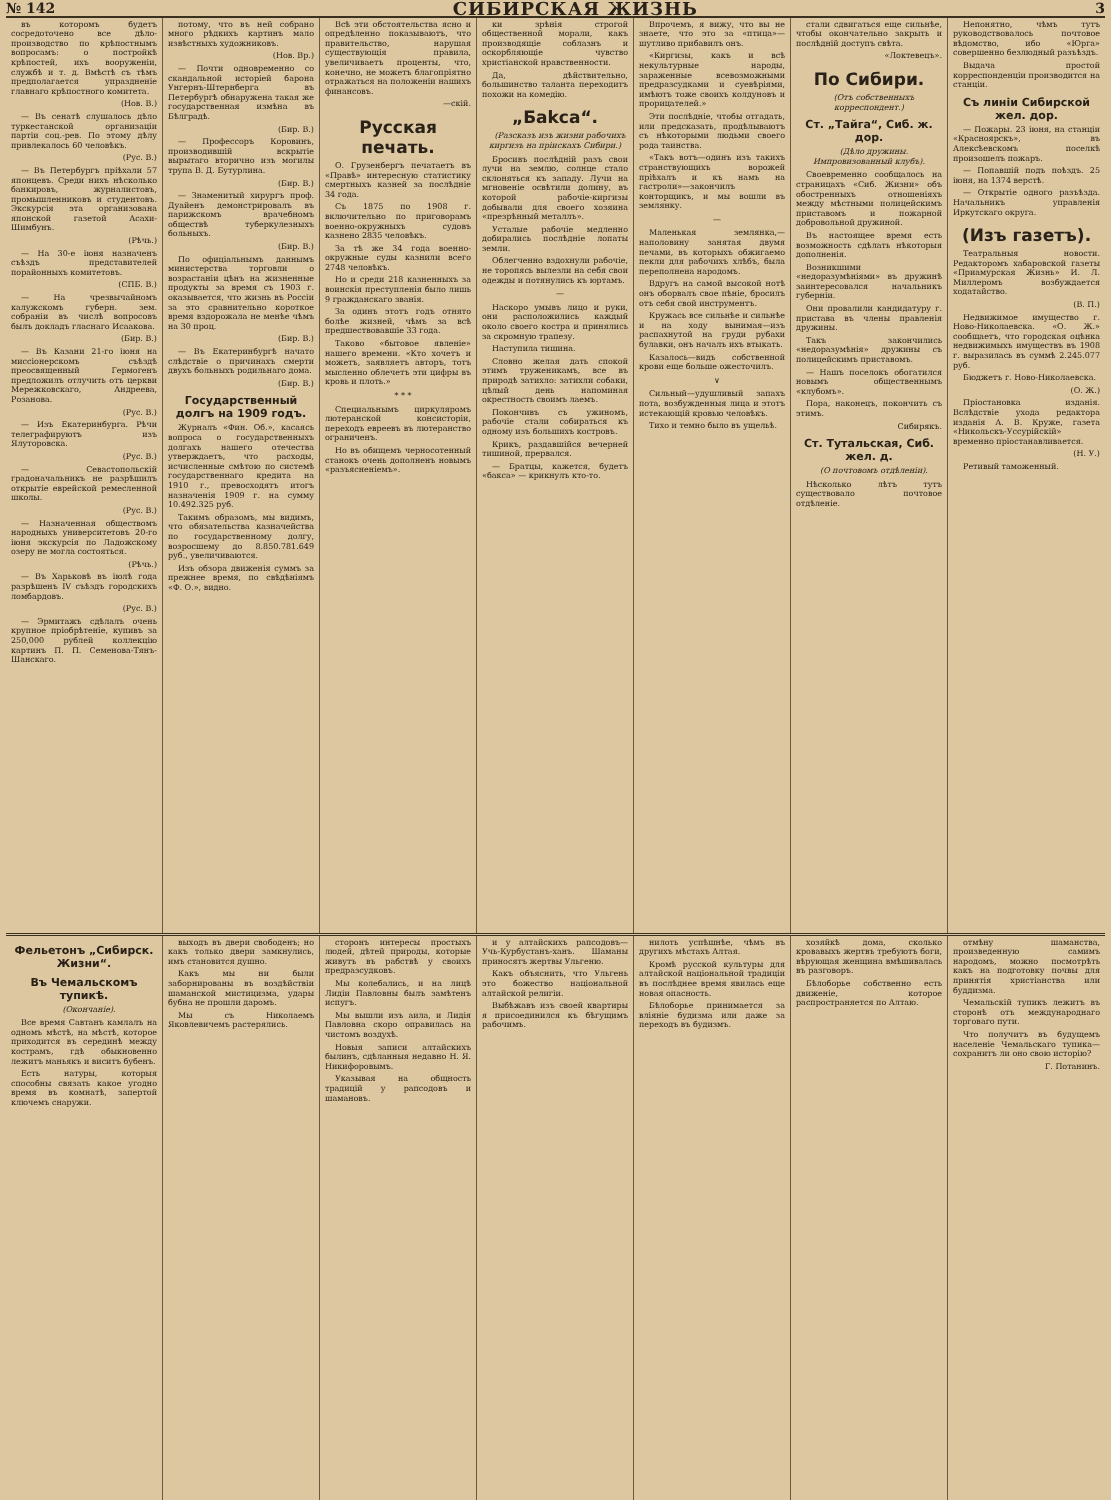№ 142 СИБИРСКАЯ ЖИЗНЬ 3
въ которомъ будетъ сосредоточено все дѣло-производство по крѣпостнымъ вопросамъ: о постройкѣ крѣпостей, ихъ вооруженіи, службѣ и т. д. Вмѣстѣ съ тѣмъ предполагается упраздненіе главнаго крѣпостного комитета.
(Нов. В.)
— Въ сенатѣ слушалось дѣло туркестанской организаціи партіи соц.-рев. По этому дѣлу привлекалось 60 человѣкъ.
(Рус. В.)
— Въ Петербургъ пріѣхали 57 японцевъ. Среди нихъ нѣсколько банкировъ, журналистовъ, промышленниковъ и студентовъ. Экскурсія эта организована японской газетой Асахи-Шимбунъ.
(Рѣчь.)
— На 30-е іюня назначенъ съѣздъ представителей порайонныхъ комитетовъ.
(СПБ. В.)
— На чрезвычайномъ калужскомъ губерн. зем. собраніи въ числѣ вопросовъ былъ докладъ гласнаго Исаакова.
(Бир. В.)
— Въ Казани 21-го іюня на миссіонерскомъ съѣздѣ преосвященный Гермогенъ предложилъ отлучить отъ церкви Мережковскаго, Андреева, Розанова.
(Рус. В.)
— Изъ Екатеринбурга. Рѣчи телеграфируютъ изъ Ялуторовска.
(Рус. В.)
— Севастопольскій градоначальникъ не разрѣшилъ открытіе еврейской ремесленной школы.
(Рус. В.)
— Назначенная обществомъ народныхъ университетовъ 20-го іюня экскурсія по Ладожскому озеру не могла состояться.
(Рѣчь.)
— Въ Харьковѣ въ іюлѣ года разрѣшенъ IV съѣздъ городскихъ ломбардовъ.
(Рус. В.)
— Эрмитажъ сдѣлалъ очень крупное пріобрѣтеніе, купивъ за 250,000 рублей коллекцію картинъ П. П. Семенова-Тянъ-Шанскаго.
потому, что въ ней собрано много рѣдкихъ картинъ мало извѣстныхъ художниковъ.
(Нов. Вр.)
— Почти одновременно со скандальной исторіей барона Унгернъ-Штернберга въ Петербургѣ обнаружена такая же государственная измѣна въ Бѣлградѣ.
(Бир. В.)
— Профессоръ Коровинъ, производившій вскрытіе вырытаго вторично изъ могилы трупа В. Д. Бутурлина.
(Бир. В.)
— Знаменитый хирургъ проф. Дуайенъ демонстрировалъ въ парижскомъ врачебномъ обществѣ туберкулезныхъ больныхъ.
(Бир. В.)
По офиціальнымъ даннымъ министерства торговли о возрастаніи цѣнъ на жизненные продукты за время съ 1903 г. оказывается, что жизнь въ Россіи за это сравнительно короткое время вздорожала не менѣе чѣмъ на 30 проц.
(Бир. В.)
— Въ Екатеринбургѣ начато слѣдствіе о причинахъ смерти двухъ больныхъ родильнаго дома.
(Бир. В.)
Государственный долгъ на 1909 годъ.
Журналъ «Фин. Об.», касаясь вопроса о государственныхъ долгахъ нашего отечества утверждаетъ, что расходы, исчисленные смѣтою по системѣ государственнаго кредита на 1910 г., превосходятъ итогъ назначенія 1909 г. на сумму 10.492.325 руб.
Такимъ образомъ, мы видимъ, что обязательства казначейства по государственному долгу, возросшему до 8.850.781.649 руб., увеличиваются.
Изъ обзора движенія суммъ за прежнее время, по свѣдѣніямъ «Ф. О.», видно.
Всѣ эти обстоятельства ясно и опредѣленно показываютъ, что правительство, нарушая существующія правила, увеличиваетъ проценты, что, конечно, не можетъ благопріятно отражаться на положеніи нашихъ финансовъ.
—скій.
Русская печать.
О. Грузенбергъ печатаетъ въ «Правѣ» интересную статистику смертныхъ казней за послѣдніе 34 года.
Съ 1875 по 1908 г. включительно по приговорамъ военно-окружныхъ судовъ казнено 2835 человѣкъ.
За тѣ же 34 года военно-окружные суды казнили всего 2748 человѣкъ.
Но и среди 218 казненныхъ за воинскія преступленія было лишь 9 гражданскаго званія.
За одинъ этотъ годъ отнято болѣе жизней, чѣмъ за всѣ предшествовавшіе 33 года.
Таково «бытовое явленіе» нашего времени. «Кто хочетъ и можетъ, заявляетъ авторъ, тотъ мысленно облечетъ эти цифры въ кровь и плоть.»
* * *
Специальнымъ циркуляромъ лютеранской консисторіи, переходъ евреевъ въ лютеранство ограниченъ.
Но въ обищемъ черносотенный станокъ очень дополненъ новымъ «разъясненіемъ».
ки зрѣнія строгой общественной морали, какъ производящіе соблазнъ и оскорбляющіе чувство христіанской нравственности.
Да, дѣйствительно, большинство таланта переходитъ похожи на комедію.
„Баkса“.
(Разсказъ изъ жизни рабочихъ киргизъ на пріискахъ Сибири.)
Бросивъ послѣдній разъ свои лучи на землю, солнце стало склоняться къ западу. Лучи на мгновеніе освѣтили долину, въ которой рабочіе-киргизы добывали для своего хозяина «презрѣнный металлъ».
Усталые рабочіе медленно добирались послѣдніе лопаты земли.
Облегченно вздохнули рабочіе, не торопясь вылезли на себя свои одежды и потянулись къ юртамъ.
—
Наскоро умывъ лицо и руки, они расположились каждый около своего костра и принялись за скромную трапезу.
Наступила тишина.
Словно желая дать спокой этимъ труженикамъ, все въ природѣ затихло: затихли собаки, цѣлый день напоминая окрестность своимъ лаемъ.
Покончивъ съ ужиномъ, рабочіе стали собираться къ одному изъ большихъ костровъ.
Крикъ, раздавшійся вечерней тишиной, прервался.
— Братцы, кажется, будетъ «бакса» — крикнулъ кто-то.
Впрочемъ, я вижу, что вы не знаете, что это за «птица»—шутливо прибавилъ онъ.
«Киргизы, какъ и всѣ некультурные народы, зараженные всевозможными предразсудками и суевѣріями, имѣютъ тоже своихъ колдуновъ и прорицателей.»
Эти послѣдніе, чтобы отгадать, или предсказать, продѣлываютъ съ нѣкоторыми людьми своего рода таинства.
«Такъ вотъ—одинъ изъ такихъ странствующихъ ворожей пріѣхалъ и къ намъ на гастроли»—закончилъ конторщикъ, и мы вошли въ землянку.
—
Маленькая землянка,—наполовину занятая двумя печами, въ которыхъ обжигаемо пекли для рабочихъ хлѣбъ, была переполнена народомъ.
Вдругъ на самой высокой нотѣ онъ оборвалъ свое пѣніе, бросилъ отъ себя свой инструментъ.
Кружась все сильнѣе и сильнѣе и на ходу вынимая—изъ распахнутой на груди рубахи булавки, онъ началъ ихъ втыкать.
Казалось—видъ собственной крови еще больше ожесточилъ.
∨
Сильный—удушливый запахъ пота, возбужденныя лица и этотъ истекающій кровью человѣкъ.
Тихо и темно было въ ущельѣ.
стали сдвигаться еще сильнѣе, чтобы окончательно закрыть и послѣдній доступъ свѣта.
«Локтевецъ».
По Сибири.
(Отъ собственныхъ корреспондент.)
Ст. „Тайга“, Сиб. ж. дор.
(Дѣло дружины. Импровизованный клубъ).
Своевременно сообщалось на страницахъ «Сиб. Жизни» объ обостренныхъ отношеніяхъ между мѣстными полицейскимъ приставомъ и пожарной добровольной дружиной.
Въ настоящее время есть возможность сдѣлать нѣкоторыя дополненія.
Возникшими «недоразумѣніями» въ дружинѣ заинтересовался начальникъ губерніи.
Они провалили кандидатуру г. пристава въ члены правленія дружины.
Такъ закончились «недоразумѣнія» дружины съ полицейскимъ приставомъ.
— Нашъ поселокъ обогатился новымъ общественнымъ «клубомъ».
Пора, наконецъ, покончить съ этимъ.
Сибирякъ.
Ст. Тутальская, Сиб. жел. д.
(О почтовомъ отдѣленіи).
Нѣсколько лѣтъ тутъ существовало почтовое отдѣленіе.
Непонятно, чѣмъ тутъ руководствовалось почтовое вѣдомство, ибо «Юрга» совершенно безлюдный разъѣздъ.
Выдача простой корреспонденціи производится на станціи.
Съ линіи Сибирской жел. дор.
— Пожары. 23 іюня, на станціи «Красноярскъ», въ Алексѣевскомъ поселкѣ произошелъ пожаръ.
— Попавшій подъ поѣздъ. 25 іюня, на 1374 верстѣ.
— Открытіе одного разъѣзда. Начальникъ управленія Иркутскаго округа.
(Изъ газетъ).
Театральныя новости. Редакторомъ хабаровской газеты «Приамурская Жизнь» И. Л. Миллеромъ возбуждается ходатайство.
(В. П.)
Недвижимое имущество г. Ново-Николаевска. «О. Ж.» сообщаетъ, что городская оцѣнка недвижимыхъ имуществъ въ 1908 г. выразилась въ суммѣ 2.245.077 руб.
Бюджетъ г. Ново-Николаевска.
(О. Ж.)
Пріостановка изданія. Вслѣдствіе ухода редактора изданія А. В. Круже, газета «Никольскъ-Уссурійскій» временно пріостанавливается.
(Н. У.)
Ретивый таможенный.
Фельетонъ „Сибирск. Жизни“.
Въ Чемальскомъ тупикѣ.
(Окончаніе).
Все время Савтанъ камлалъ на одномъ мѣстѣ, на мѣстѣ, которое приходится въ серединѣ между кострамъ, гдѣ обыкновенно лежитъ маньякъ и виситъ бубенъ.
Есть натуры, которыя способны связать какое угодно время въ комнатѣ, запертой ключемъ снаружи.
выходъ въ двери свободенъ; но какъ только двери замкнулись, имъ становится душно.
Какъ мы ни были заборнированы въ воздѣйствіи шаманской мистицизма, удары бубна не прошли даромъ.
Мы съ Николаемъ Яковлевичемъ растерялись.
сторонъ интересы простыхъ людей, дѣтей природы, которые живутъ въ рабствѣ у своихъ предразсудковъ.
Мы колебались, и на лицѣ Лидіи Павловны былъ замѣтенъ испугъ.
Мы вышли изъ аила, и Лидія Павловна скоро оправилась на чистомъ воздухѣ.
Новыя записи алтайскихъ былинъ, сдѣланныя недавно Н. Я. Никифоровымъ.
Указывая на общность традицій у рапсодовъ и шамановъ.
и у алтайскихъ рапсодовъ—Учь-Курбустанъ-ханъ. Шаманы приносятъ жертвы Ульгеню.
Какъ объяснить, что Ульгень это божество національной алтайской религіи.
Выбѣжавъ изъ своей квартиры я присоединился къ бѣгущимъ рабочимъ.
нилоть успѣшнѣе, чѣмъ въ другихъ мѣстахъ Алтая.
Кромѣ русской культуры для алтайской національной традиціи въ послѣднее время явилась еще новая опасность.
Бѣлоборье принимается за вліяніе будизма или даже за переходъ въ будизмъ.
хозяйкѣ дома, сколько кровавыхъ жертвъ требуютъ боги, вѣрующая женщина вмѣшивалась въ разговоръ.
Бѣлоборье собственно есть движеніе, которое распространяется по Алтаю.
отмѣну шаманства, произведенную самимъ народомъ, можно посмотрѣть какъ на подготовку почвы для принятія христіанства или буддизма.
Чемальскій тупикъ лежитъ въ сторонѣ отъ международнаго торговаго пути.
Что получитъ въ будущемъ населеніе Чемальскаго тупика—сохранитъ ли оно свою исторію?
Г. Потанинъ.